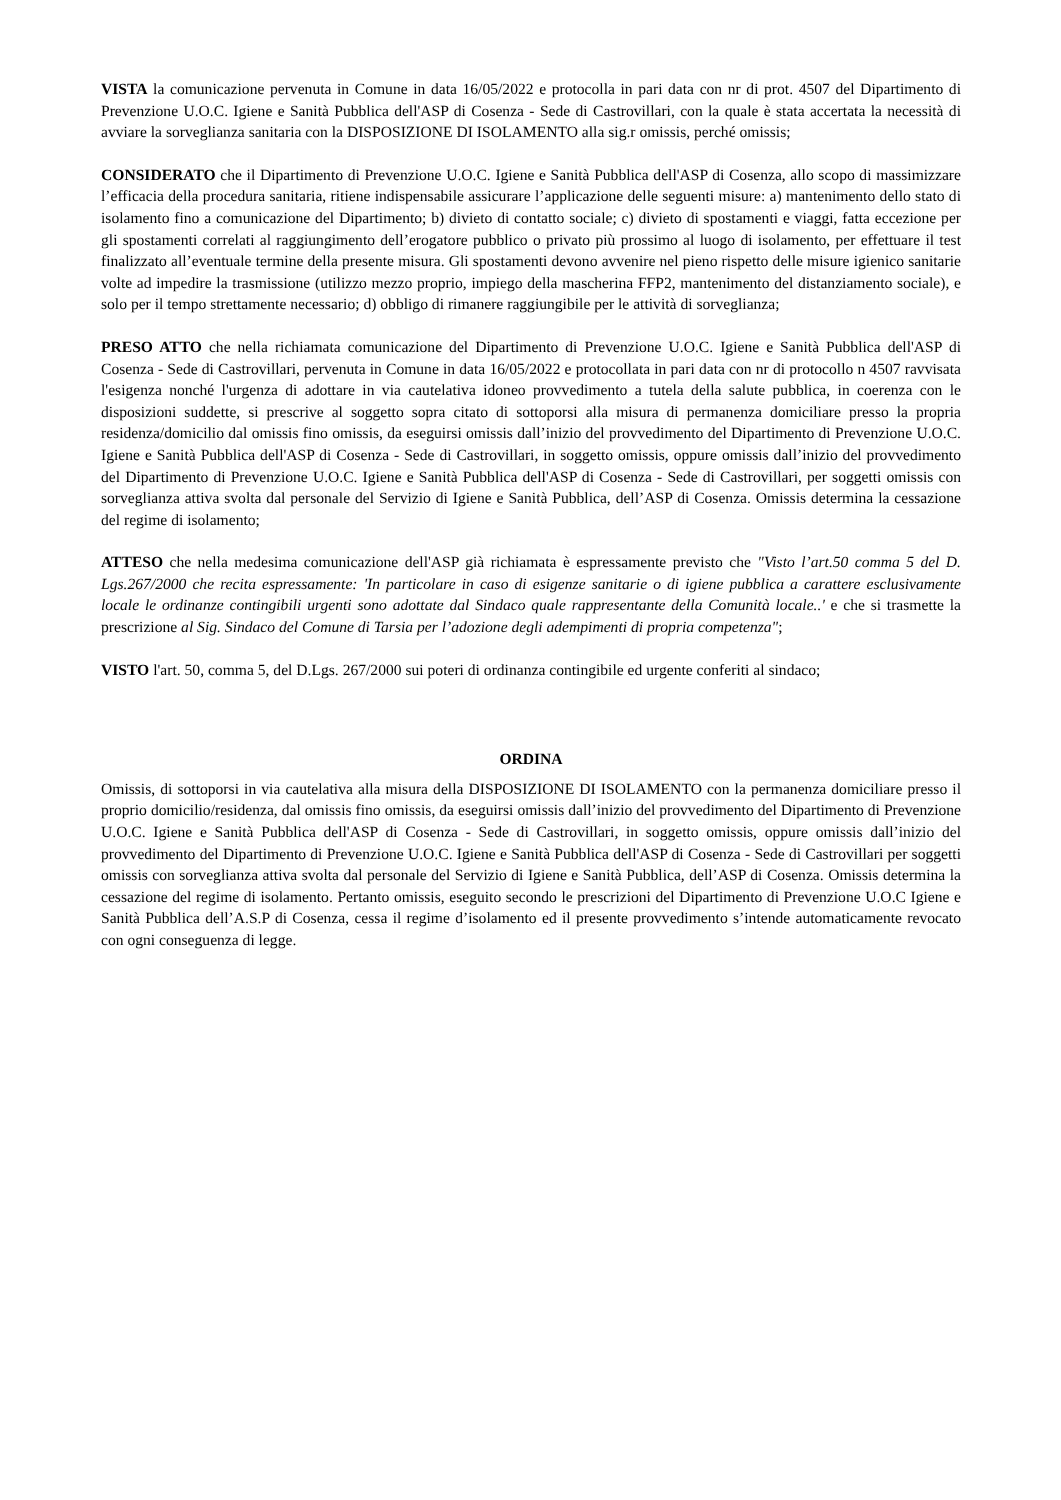VISTA la comunicazione pervenuta in Comune in data 16/05/2022 e protocolla in pari data con nr di prot. 4507 del Dipartimento di Prevenzione U.O.C. Igiene e Sanità Pubblica dell'ASP di Cosenza - Sede di Castrovillari, con la quale è stata accertata la necessità di avviare la sorveglianza sanitaria con la DISPOSIZIONE DI ISOLAMENTO alla sig.r omissis, perché omissis;
CONSIDERATO che il Dipartimento di Prevenzione U.O.C. Igiene e Sanità Pubblica dell'ASP di Cosenza, allo scopo di massimizzare l’efficacia della procedura sanitaria, ritiene indispensabile assicurare l’applicazione delle seguenti misure: a) mantenimento dello stato di isolamento fino a comunicazione del Dipartimento; b) divieto di contatto sociale; c) divieto di spostamenti e viaggi, fatta eccezione per gli spostamenti correlati al raggiungimento dell’erogatore pubblico o privato più prossimo al luogo di isolamento, per effettuare il test finalizzato all’eventuale termine della presente misura. Gli spostamenti devono avvenire nel pieno rispetto delle misure igienico sanitarie volte ad impedire la trasmissione (utilizzo mezzo proprio, impiego della mascherina FFP2, mantenimento del distanziamento sociale), e solo per il tempo strettamente necessario; d) obbligo di rimanere raggiungibile per le attività di sorveglianza;
PRESO ATTO che nella richiamata comunicazione del Dipartimento di Prevenzione U.O.C. Igiene e Sanità Pubblica dell'ASP di Cosenza - Sede di Castrovillari, pervenuta in Comune in data 16/05/2022 e protocollata in pari data con nr di protocollo n 4507 ravvisata l'esigenza nonché l'urgenza di adottare in via cautelativa idoneo provvedimento a tutela della salute pubblica, in coerenza con le disposizioni suddette, si prescrive al soggetto sopra citato di sottoporsi alla misura di permanenza domiciliare presso la propria residenza/domicilio dal omissis fino omissis, da eseguirsi omissis dall’inizio del provvedimento del Dipartimento di Prevenzione U.O.C. Igiene e Sanità Pubblica dell'ASP di Cosenza - Sede di Castrovillari, in soggetto omissis, oppure omissis dall’inizio del provvedimento del Dipartimento di Prevenzione U.O.C. Igiene e Sanità Pubblica dell'ASP di Cosenza - Sede di Castrovillari, per soggetti omissis con sorveglianza attiva svolta dal personale del Servizio di Igiene e Sanità Pubblica, dell’ASP di Cosenza. Omissis determina la cessazione del regime di isolamento;
ATTESO che nella medesima comunicazione dell'ASP già richiamata è espressamente previsto che "Visto l’art.50 comma 5 del D. Lgs.267/2000 che recita espressamente: 'In particolare in caso di esigenze sanitarie o di igiene pubblica a carattere esclusivamente locale le ordinanze contingibili urgenti sono adottate dal Sindaco quale rappresentante della Comunità locale..' e che si trasmette la prescrizione al Sig. Sindaco del Comune di Tarsia per l’adozione degli adempimenti di propria competenza";
VISTO l'art. 50, comma 5, del D.Lgs. 267/2000 sui poteri di ordinanza contingibile ed urgente conferiti al sindaco;
ORDINA
Omissis, di sottoporsi in via cautelativa alla misura della DISPOSIZIONE DI ISOLAMENTO con la permanenza domiciliare presso il proprio domicilio/residenza, dal omissis fino omissis, da eseguirsi omissis dall’inizio del provvedimento del Dipartimento di Prevenzione U.O.C. Igiene e Sanità Pubblica dell'ASP di Cosenza - Sede di Castrovillari, in soggetto omissis, oppure omissis dall’inizio del provvedimento del Dipartimento di Prevenzione U.O.C. Igiene e Sanità Pubblica dell'ASP di Cosenza - Sede di Castrovillari per soggetti omissis con sorveglianza attiva svolta dal personale del Servizio di Igiene e Sanità Pubblica, dell’ASP di Cosenza. Omissis determina la cessazione del regime di isolamento. Pertanto omissis, eseguito secondo le prescrizioni del Dipartimento di Prevenzione U.O.C Igiene e Sanità Pubblica dell’A.S.P di Cosenza, cessa il regime d’isolamento ed il presente provvedimento s’intende automaticamente revocato con ogni conseguenza di legge.